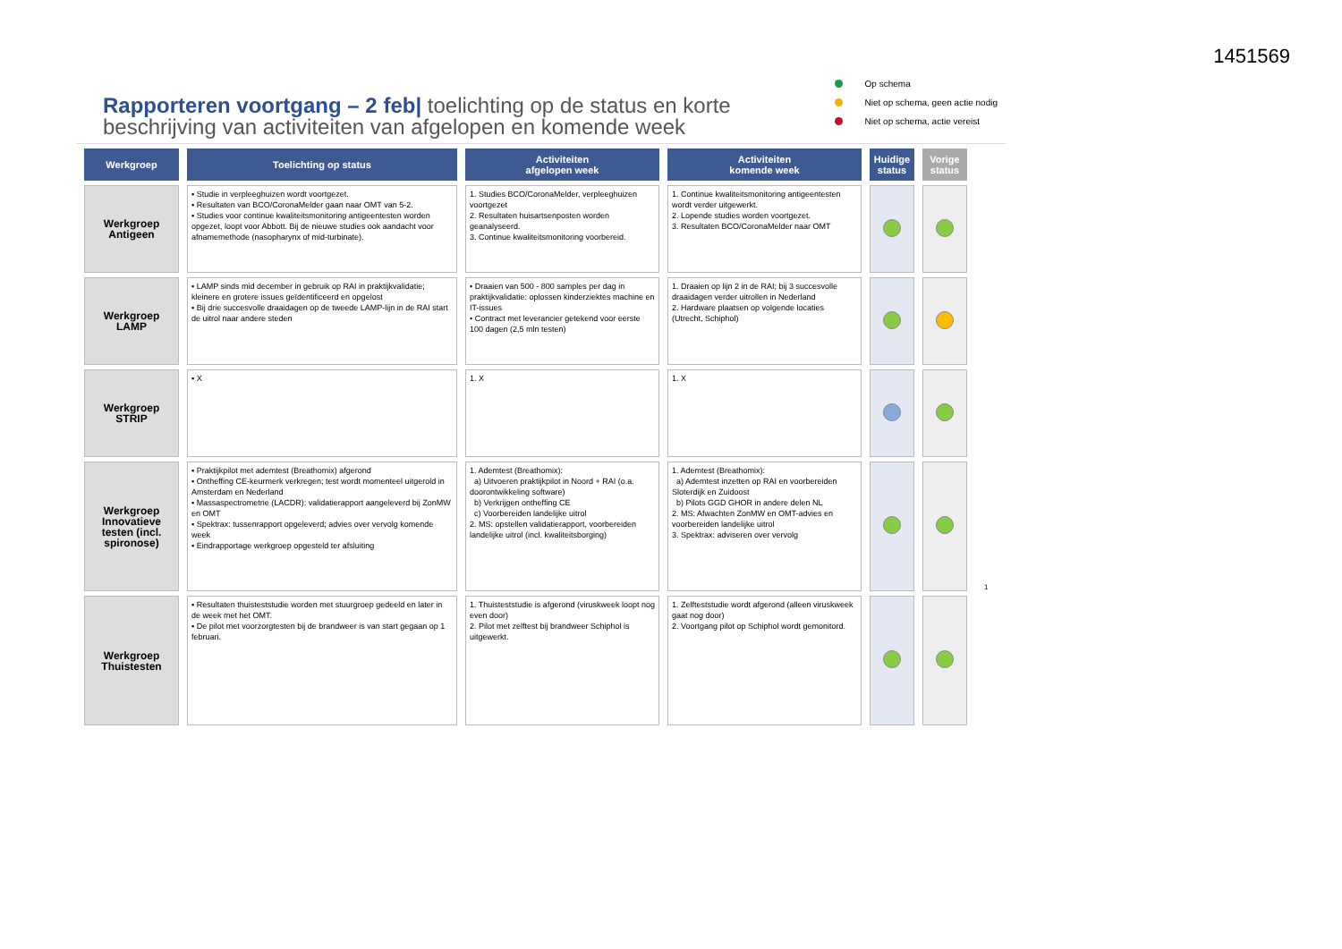1451569
Rapporteren voortgang – 2 feb| toelichting op de status en korte beschrijving van activiteiten van afgelopen en komende week
Op schema
Niet op schema, geen actie nodig
Niet op schema, actie vereist
| Werkgroep | Toelichting op status | Activiteiten afgelopen week | Activiteiten komende week | Huidige status | Vorige status |
| --- | --- | --- | --- | --- | --- |
| Werkgroep Antigeen | ▪ Studie in verpleeghuizen wordt voortgezet. ▪ Resultaten van BCO/CoronaMelder gaan naar OMT van 5-2. ▪ Studies voor continue kwaliteitsmonitoring antigeentesten worden opgezet, loopt voor Abbott. Bij de nieuwe studies ook aandacht voor afnamemethode (nasopharynx of mid-turbinate). | 1. Studies BCO/CoronaMelder, verpleeghuizen voortgezet 2. Resultaten huisartsenposten worden geanalyseerd. 3. Continue kwaliteitsmonitoring voorbereid. | 1. Continue kwaliteitsmonitoring antigeentesten wordt verder uitgewerkt. 2. Lopende studies worden voortgezet. 3. Resultaten BCO/CoronaMelder naar OMT | | |
| Werkgroep LAMP | ▪ LAMP sinds mid december in gebruik op RAI in praktijkvalidatie; kleinere en grotere issues geïdentificeerd en opgelost ▪ Bij drie succesvolle draaidagen op de tweede LAMP-lijn in de RAI start de uitrol naar andere steden | • Draaien van 500 - 800 samples per dag in praktijkvalidatie: oplossen kinderziektes machine en IT-issues • Contract met leverancier getekend voor eerste 100 dagen (2,5 mln testen) | 1. Draaien op lijn 2 in de RAI; bij 3 succesvolle draaidagen verder uitrollen in Nederland 2. Hardware plaatsen op volgende locaties (Utrecht, Schiphol) | | |
| Werkgroep STRIP | ▪ X | 1. X | 1. X | | |
| Werkgroep Innovatieve testen (incl. spironose) | ▪ Praktijkpilot met ademtest (Breathomix) afgerond ▪ Ontheffing CE-keurmerk verkregen; test wordt momenteel uitgerold in Amsterdam en Nederland ▪ Massaspectrometrie (LACDR): validatierapport aangeleverd bij ZonMW en OMT ▪ Spektrax: tussenrapport opgeleverd; advies over vervolg komende week ▪ Eindrapportage werkgroep opgesteld ter afsluiting | 1. Ademtest (Breathomix): a) Uitvoeren praktijkpilot in Noord + RAI (o.a. doorontwikkeling software) b) Verkrijgen ontheffing CE c) Voorbereiden landelijke uitrol 2. MS: opstellen validatierapport, voorbereiden landelijke uitrol (incl. kwaliteitsborging) | 1. Ademtest (Breathomix): a) Ademtest inzetten op RAI en voorbereiden Sloterdijk en Zuidoost b) Pilots GGD GHOR in andere delen NL 2. MS: Afwachten ZonMW en OMT-advies en voorbereiden landelijke uitrol 3. Spektrax: adviseren over vervolg | | |
| Werkgroep Thuistesten | ▪ Resultaten thuisteststudie worden met stuurgroep gedeeld en later in de week met het OMT. ▪ De pilot met voorzorgtesten bij de brandweer is van start gegaan op 1 februari. | 1. Thuisteststudie is afgerond (viruskweek loopt nog even door) 2. Pilot met zelftest bij brandweer Schiphol is uitgewerkt. | 1. Zelfteststudie wordt afgerond (alleen viruskweek gaat nog door) 2. Voortgang pilot op Schiphol wordt gemonitord. | | |
1